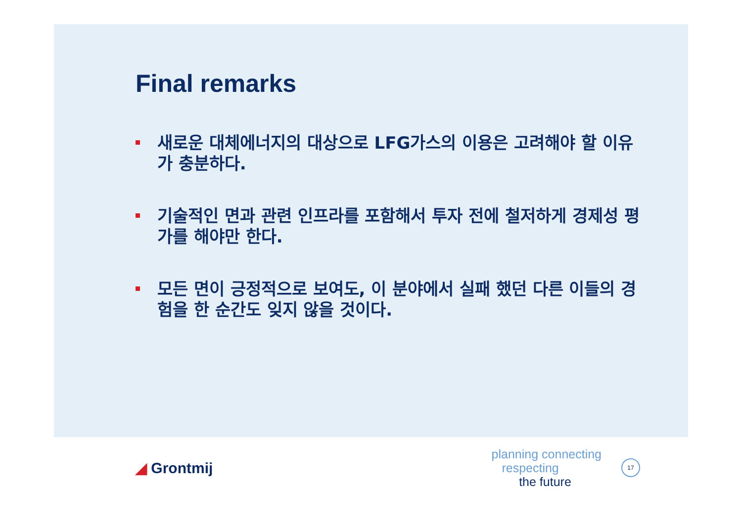Final remarks
새로운 대체에너지의 대상으로 LFG가스의 이용은 고려해야 할 이유가 충분하다.
기술적인 면과 관련 인프라를 포함해서 투자 전에 철저하게 경제성 평가를 해야만 한다.
모든 면이 긍정적으로 보여도, 이 분야에서 실패 했던 다른 이들의 경험을 한 순간도 잊지 않을 것이다.
◢ Grontmij
planning connecting
respecting
the future
17